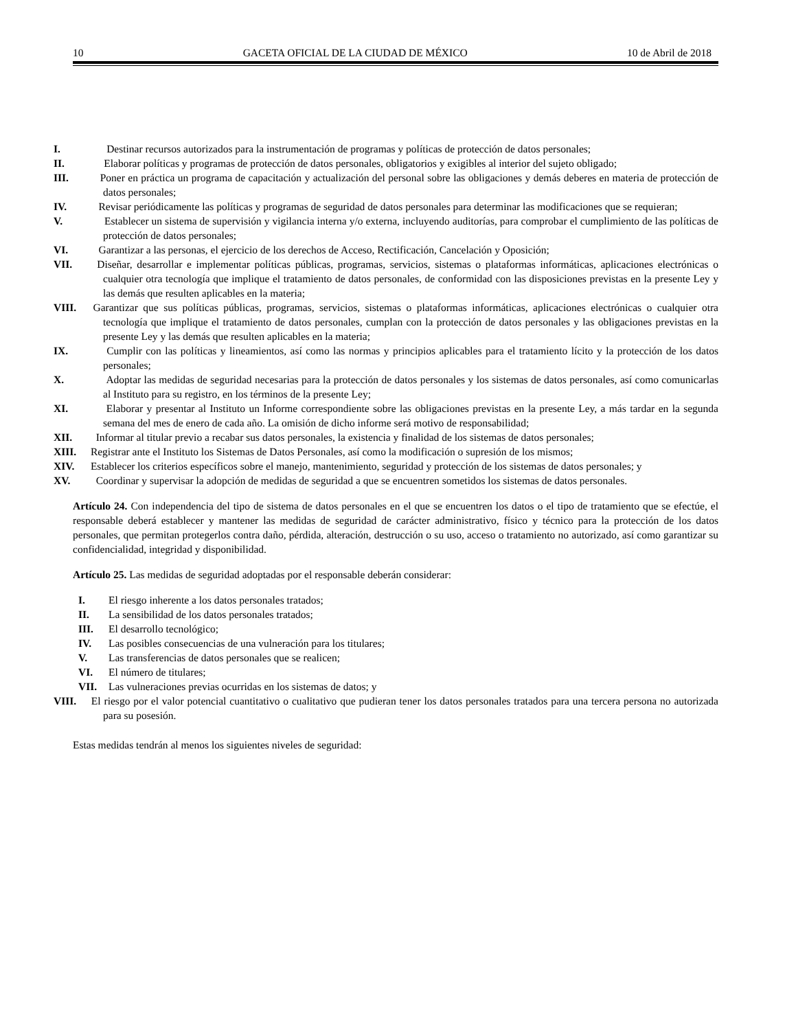10 GACETA OFICIAL DE LA CIUDAD DE MÉXICO 10 de Abril de 2018
I. Destinar recursos autorizados para la instrumentación de programas y políticas de protección de datos personales;
II. Elaborar políticas y programas de protección de datos personales, obligatorios y exigibles al interior del sujeto obligado;
III. Poner en práctica un programa de capacitación y actualización del personal sobre las obligaciones y demás deberes en materia de protección de datos personales;
IV. Revisar periódicamente las políticas y programas de seguridad de datos personales para determinar las modificaciones que se requieran;
V. Establecer un sistema de supervisión y vigilancia interna y/o externa, incluyendo auditorías, para comprobar el cumplimiento de las políticas de protección de datos personales;
VI. Garantizar a las personas, el ejercicio de los derechos de Acceso, Rectificación, Cancelación y Oposición;
VII. Diseñar, desarrollar e implementar políticas públicas, programas, servicios, sistemas o plataformas informáticas, aplicaciones electrónicas o cualquier otra tecnología que implique el tratamiento de datos personales, de conformidad con las disposiciones previstas en la presente Ley y las demás que resulten aplicables en la materia;
VIII. Garantizar que sus políticas públicas, programas, servicios, sistemas o plataformas informáticas, aplicaciones electrónicas o cualquier otra tecnología que implique el tratamiento de datos personales, cumplan con la protección de datos personales y las obligaciones previstas en la presente Ley y las demás que resulten aplicables en la materia;
IX. Cumplir con las políticas y lineamientos, así como las normas y principios aplicables para el tratamiento lícito y la protección de los datos personales;
X. Adoptar las medidas de seguridad necesarias para la protección de datos personales y los sistemas de datos personales, así como comunicarlas al Instituto para su registro, en los términos de la presente Ley;
XI. Elaborar y presentar al Instituto un Informe correspondiente sobre las obligaciones previstas en la presente Ley, a más tardar en la segunda semana del mes de enero de cada año. La omisión de dicho informe será motivo de responsabilidad;
XII. Informar al titular previo a recabar sus datos personales, la existencia y finalidad de los sistemas de datos personales;
XIII. Registrar ante el Instituto los Sistemas de Datos Personales, así como la modificación o supresión de los mismos;
XIV. Establecer los criterios específicos sobre el manejo, mantenimiento, seguridad y protección de los sistemas de datos personales; y
XV. Coordinar y supervisar la adopción de medidas de seguridad a que se encuentren sometidos los sistemas de datos personales.
Artículo 24. Con independencia del tipo de sistema de datos personales en el que se encuentren los datos o el tipo de tratamiento que se efectúe, el responsable deberá establecer y mantener las medidas de seguridad de carácter administrativo, físico y técnico para la protección de los datos personales, que permitan protegerlos contra daño, pérdida, alteración, destrucción o su uso, acceso o tratamiento no autorizado, así como garantizar su confidencialidad, integridad y disponibilidad.
Artículo 25. Las medidas de seguridad adoptadas por el responsable deberán considerar:
I. El riesgo inherente a los datos personales tratados;
II. La sensibilidad de los datos personales tratados;
III. El desarrollo tecnológico;
IV. Las posibles consecuencias de una vulneración para los titulares;
V. Las transferencias de datos personales que se realicen;
VI. El número de titulares;
VII. Las vulneraciones previas ocurridas en los sistemas de datos; y
VIII. El riesgo por el valor potencial cuantitativo o cualitativo que pudieran tener los datos personales tratados para una tercera persona no autorizada para su posesión.
Estas medidas tendrán al menos los siguientes niveles de seguridad: